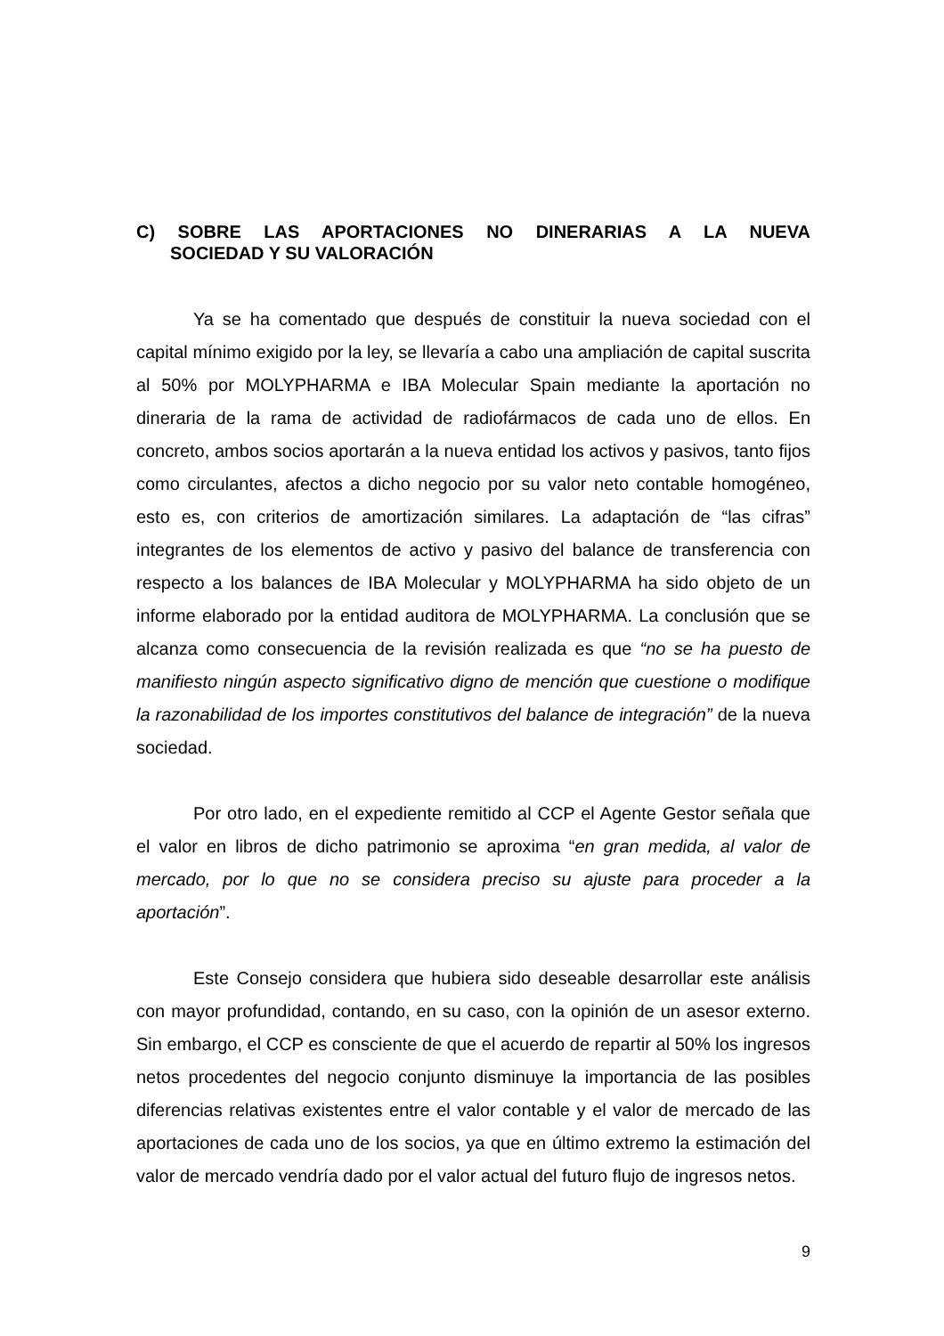C) SOBRE LAS APORTACIONES NO DINERARIAS A LA NUEVA
SOCIEDAD Y SU VALORACIÓN
Ya se ha comentado que después de constituir la nueva sociedad con el capital mínimo exigido por la ley, se llevaría a cabo una ampliación de capital suscrita al 50% por MOLYPHARMA e IBA Molecular Spain mediante la aportación no dineraria de la rama de actividad de radiofármacos de cada uno de ellos. En concreto, ambos socios aportarán a la nueva entidad los activos y pasivos, tanto fijos como circulantes, afectos a dicho negocio por su valor neto contable homogéneo, esto es, con criterios de amortización similares. La adaptación de “las cifras” integrantes de los elementos de activo y pasivo del balance de transferencia con respecto a los balances de IBA Molecular y MOLYPHARMA ha sido objeto de un informe elaborado por la entidad auditora de MOLYPHARMA. La conclusión que se alcanza como consecuencia de la revisión realizada es que “no se ha puesto de manifiesto ningún aspecto significativo digno de mención que cuestione o modifique la razonabilidad de los importes constitutivos del balance de integración” de la nueva sociedad.
Por otro lado, en el expediente remitido al CCP el Agente Gestor señala que el valor en libros de dicho patrimonio se aproxima “en gran medida, al valor de mercado, por lo que no se considera preciso su ajuste para proceder a la aportación”.
Este Consejo considera que hubiera sido deseable desarrollar este análisis con mayor profundidad, contando, en su caso, con la opinión de un asesor externo. Sin embargo, el CCP es consciente de que el acuerdo de repartir al 50% los ingresos netos procedentes del negocio conjunto disminuye la importancia de las posibles diferencias relativas existentes entre el valor contable y el valor de mercado de las aportaciones de cada uno de los socios, ya que en último extremo la estimación del valor de mercado vendría dado por el valor actual del futuro flujo de ingresos netos.
9